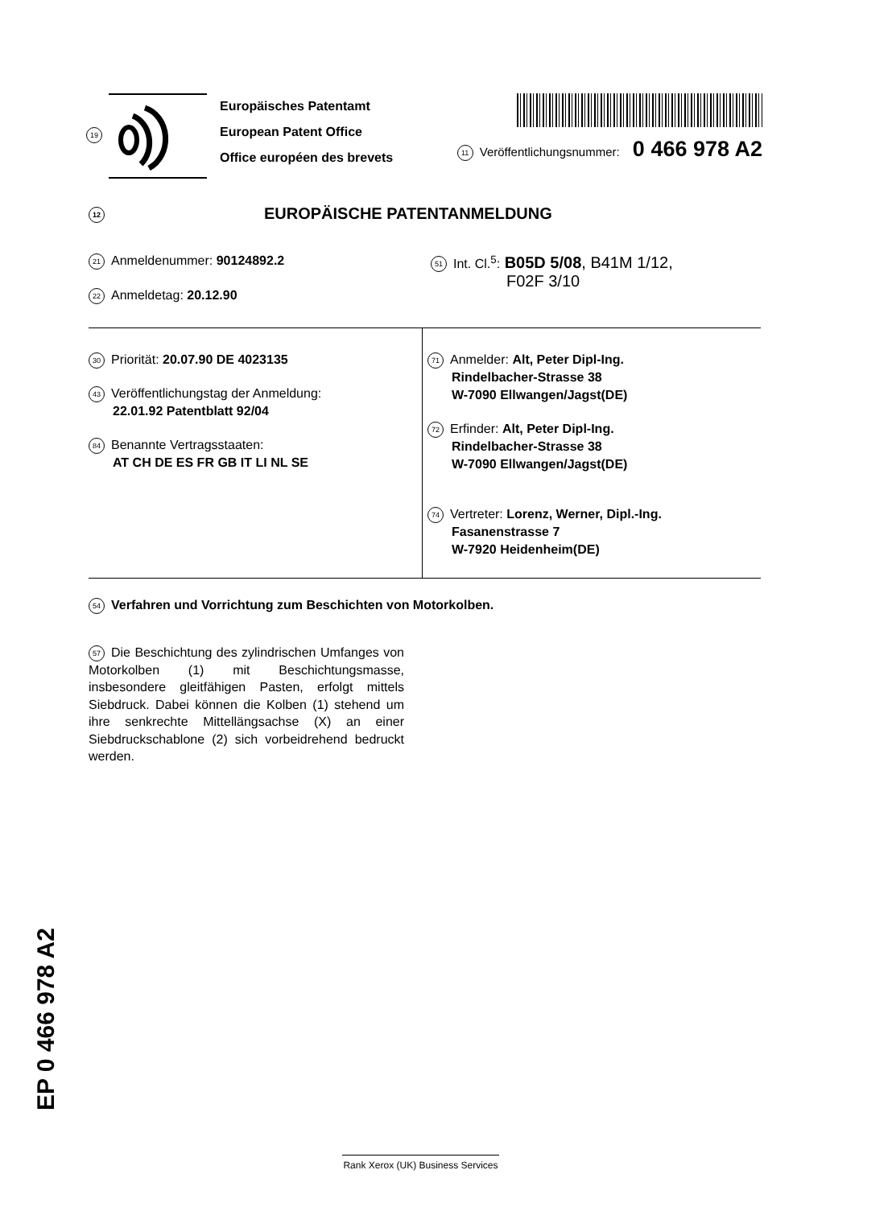19
Europäisches Patentamt
European Patent Office
Office européen des brevets
11 Veröffentlichungsnummer: 0 466 978 A2
12 EUROPÄISCHE PATENTANMELDUNG
21 Anmeldenummer: 90124892.2
51 Int. Cl.<sup>5</sup>: B05D 5/08, B41M 1/12,
F02F 3/10
22 Anmeldetag: 20.12.90
30 Priorität: 20.07.90 DE 4023135
43 Veröffentlichungstag der Anmeldung:
22.01.92 Patentblatt 92/04
84 Benannte Vertragsstaaten:
AT CH DE ES FR GB IT LI NL SE
71 Anmelder: Alt, Peter Dipl-Ing.
Rindelbacher-Strasse 38
W-7090 Ellwangen/Jagst(DE)
72 Erfinder: Alt, Peter Dipl-Ing.
Rindelbacher-Strasse 38
W-7090 Ellwangen/Jagst(DE)
74 Vertreter: Lorenz, Werner, Dipl.-Ing.
Fasanenstrasse 7
W-7920 Heidenheim(DE)
54 Verfahren und Vorrichtung zum Beschichten von Motorkolben.
57 Die Beschichtung des zylindrischen Umfanges von Motorkolben (1) mit Beschichtungsmasse, insbesondere gleitfähigen Pasten, erfolgt mittels Siebdruck. Dabei können die Kolben (1) stehend um ihre senkrechte Mittellängsachse (X) an einer Siebdruckschablone (2) sich vorbeidrehend bedruckt werden.
EP 0 466 978 A2
Rank Xerox (UK) Business Services